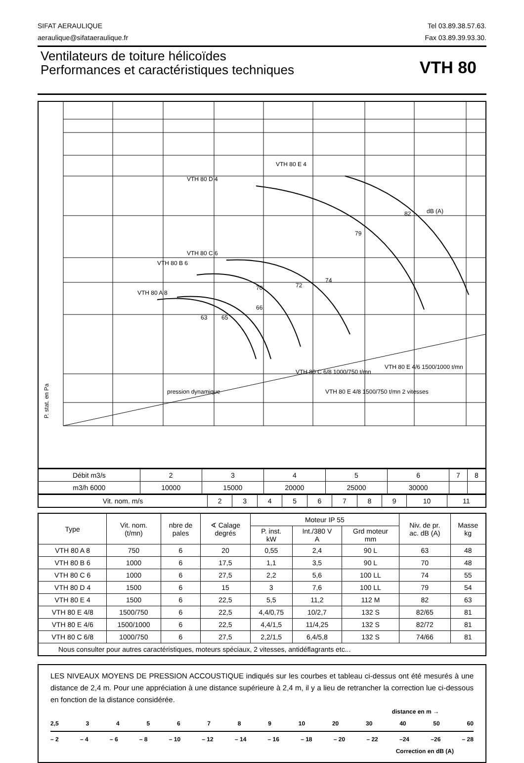SIFAT AERAULIQUE
aeraulique@sifataeraulique.fr
Tel 03.89.38.57.63.
Fax 03.89.39.93.30.
Ventilateurs de toiture hélicoïdes
Performances et caractéristiques techniques
VTH 80
P. stat. en Pa
VTH 80 E 4
VTH 80 D 4
VTH 80 C 6
VTH 80 B 6
VTH 80 A 8
dB (A)
VTH 80 E 4/6 1500/1000 t/mn
VTH 80 C 6/8 1000/750 t/mn
VTH 80 E 4/8 1500/750 t/mn 2 vitesses
pression dynamique
63
65
66
70
72
74
79
82
| Débit m3/s | 2 | 3 | 4 | 5 | 6 | 7 | 8 |
| m3/h 6000 | 10000 | 15000 | 20000 | 25000 | 30000 | | |
| Vit. nom. m/s | 2 | 3 | 4 | 5 | 6 | 7 | 8 | 9 | 10 | 11 |
| Type | Vit. nom. (t/mn) | nbre de pales | ∢ Calage degrés | Moteur IP 55 | | | Niv. de pr. ac. dB (A) | Masse kg |
| --- | --- | --- | --- | --- | --- | --- | --- | --- |
| | | | | P. inst. kW | Int./380 V A | Grd moteur mm | | |
| VTH 80 A 8 | 750 | 6 | 20 | 0,55 | 2,4 | 90 L | 63 | 48 |
| VTH 80 B 6 | 1000 | 6 | 17,5 | 1,1 | 3,5 | 90 L | 70 | 48 |
| VTH 80 C 6 | 1000 | 6 | 27,5 | 2,2 | 5,6 | 100 LL | 74 | 55 |
| VTH 80 D 4 | 1500 | 6 | 15 | 3 | 7,6 | 100 LL | 79 | 54 |
| VTH 80 E 4 | 1500 | 6 | 22,5 | 5,5 | 11,2 | 112 M | 82 | 63 |
| VTH 80 E 4/8 | 1500/750 | 6 | 22,5 | 4,4/0,75 | 10/2,7 | 132 S | 82/65 | 81 |
| VTH 80 E 4/6 | 1500/1000 | 6 | 22,5 | 4,4/1,5 | 11/4,25 | 132 S | 82/72 | 81 |
| VTH 80 C 6/8 | 1000/750 | 6 | 27,5 | 2,2/1,5 | 6,4/5,8 | 132 S | 74/66 | 81 |
| Nous consulter pour autres caractéristiques, moteurs spéciaux, 2 vitesses, antidéflagrants etc... | | | | | | | | |
LES NIVEAUX MOYENS DE PRESSION ACCOUSTIQUE indiqués sur les courbes et tableau ci-dessus ont été mesurés à une distance de 2,4 m. Pour une appréciation à une distance supérieure à 2,4 m, il y a lieu de retrancher la correction lue ci-dessous en fonction de la distance considérée.
distance en m →
2,5 3456789 10 20 30 40 50 60
– 2 – 4 – 6 – 8 – 10 – 12 – 14 – 16 – 18 – 20 – 22 –24 –26 – 28
Correction en dB (A)